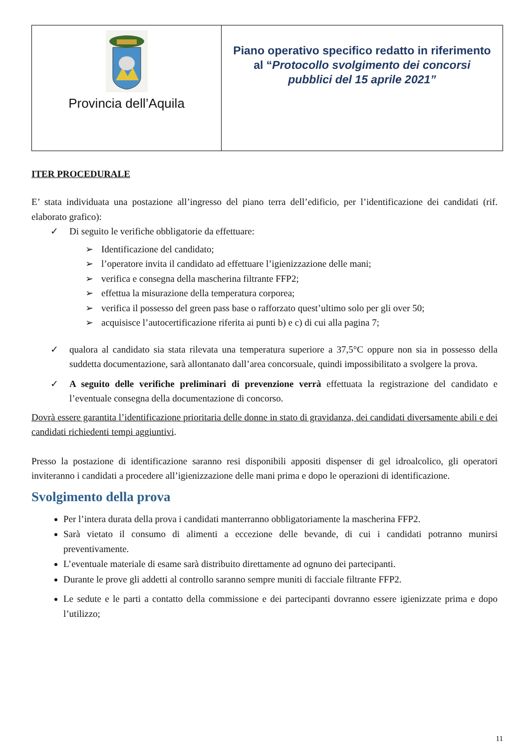| Provincia dell’Aquila | Piano operativo specifico redatto in riferimento al “ Protocollo svolgimento dei concorsi pubblici del 15 aprile 2021” |
ITER PROCEDURALE
E’ stata individuata una postazione all’ingresso del piano terra dell’edificio, per l’identificazione dei candidati (rif. elaborato grafico):
✓ Di seguito le verifiche obbligatorie da effettuare:
➢ Identificazione del candidato;
➢ l’operatore invita il candidato ad effettuare l’igienizzazione delle mani;
➢ verifica e consegna della mascherina filtrante FFP2;
➢ effettua la misurazione della temperatura corporea;
➢ verifica il possesso del green pass base o rafforzato quest’ultimo solo per gli over 50;
➢ acquisisce l’autocertificazione riferita ai punti b) e c) di cui alla pagina 7;
✓ qualora al candidato sia stata rilevata una temperatura superiore a 37,5°C oppure non sia in possesso della suddetta documentazione, sarà allontanato dall’area concorsuale, quindi impossibilitato a svolgere la prova.
✓ A seguito delle verifiche preliminari di prevenzione verrà effettuata la registrazione del candidato e l’eventuale consegna della documentazione di concorso.
Dovrà essere garantita l’identificazione prioritaria delle donne in stato di gravidanza, dei candidati diversamente abili e dei candidati richiedenti tempi aggiuntivi.
Presso la postazione di identificazione saranno resi disponibili appositi dispenser di gel idroalcolico, gli operatori inviteranno i candidati a procedere all’igienizzazione delle mani prima e dopo le operazioni di identificazione.
Svolgimento della prova
Per l’intera durata della prova i candidati manterranno obbligatoriamente la mascherina FFP2.
Sarà vietato il consumo di alimenti a eccezione delle bevande, di cui i candidati potranno munirsi preventivamente.
L’eventuale materiale di esame sarà distribuito direttamente ad ognuno dei partecipanti.
Durante le prove gli addetti al controllo saranno sempre muniti di facciale filtrante FFP2.
Le sedute e le parti a contatto della commissione e dei partecipanti dovranno essere igienizzate prima e dopo l’utilizzo;
11